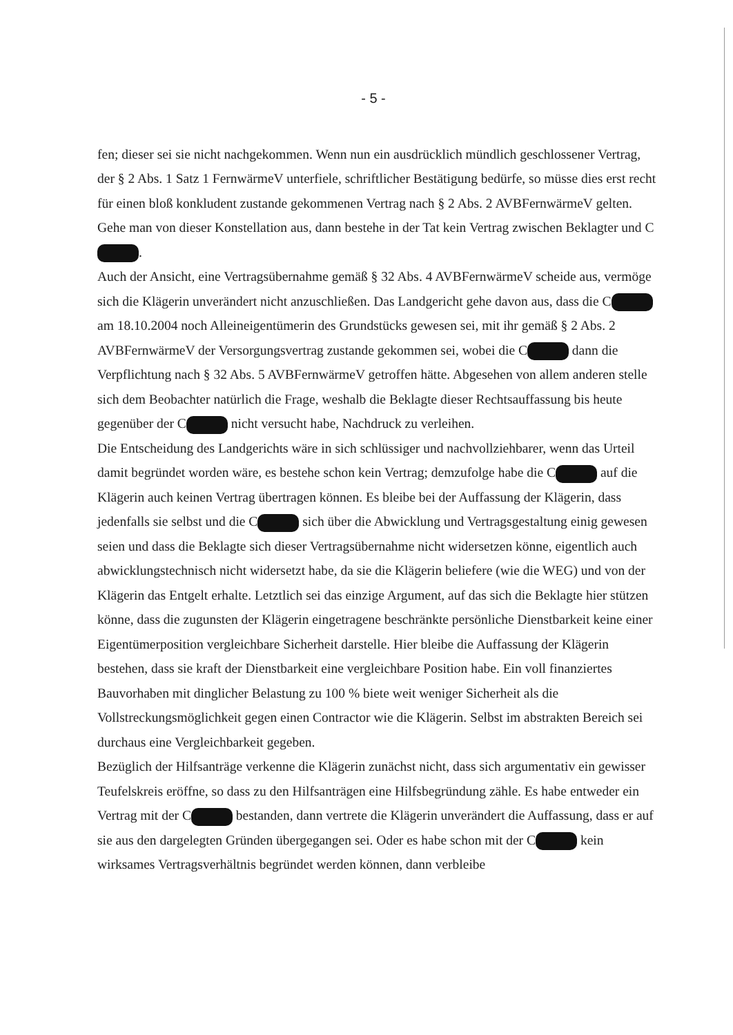- 5 -
fen; dieser sei sie nicht nachgekommen. Wenn nun ein ausdrücklich mündlich geschlossener Vertrag, der § 2 Abs. 1 Satz 1 FernwärmeV unterfiele, schriftlicher Bestätigung bedürfe, so müsse dies erst recht für einen bloß konkludent zustande gekommenen Vertrag nach § 2 Abs. 2 AVBFernwärmeV gelten. Gehe man von dieser Konstellation aus, dann bestehe in der Tat kein Vertrag zwischen Beklagter und C .
Auch der Ansicht, eine Vertragsübernahme gemäß § 32 Abs. 4 AVBFernwärmeV scheide aus, vermöge sich die Klägerin unverändert nicht anzuschließen. Das Landgericht gehe davon aus, dass die C am 18.10.2004 noch Alleineigentümerin des Grundstücks gewesen sei, mit ihr gemäß § 2 Abs. 2 AVBFernwärmeV der Versorgungsvertrag zustande gekommen sei, wobei die C dann die Verpflichtung nach § 32 Abs. 5 AVBFernwärmeV getroffen hätte. Abgesehen von allem anderen stelle sich dem Beobachter natürlich die Frage, weshalb die Beklagte dieser Rechtsauffassung bis heute gegenüber der C nicht versucht habe, Nachdruck zu verleihen.
Die Entscheidung des Landgerichts wäre in sich schlüssiger und nachvollziehbarer, wenn das Urteil damit begründet worden wäre, es bestehe schon kein Vertrag; demzufolge habe die C auf die Klägerin auch keinen Vertrag übertragen können. Es bleibe bei der Auffassung der Klägerin, dass jedenfalls sie selbst und die C sich über die Abwicklung und Vertragsgestaltung einig gewesen seien und dass die Beklagte sich dieser Vertragsübernahme nicht widersetzen könne, eigentlich auch abwicklungstechnisch nicht widersetzt habe, da sie die Klägerin beliefere (wie die WEG) und von der Klägerin das Entgelt erhalte. Letztlich sei das einzige Argument, auf das sich die Beklagte hier stützen könne, dass die zugunsten der Klägerin eingetragene beschränkte persönliche Dienstbarkeit keine einer Eigentümerposition vergleichbare Sicherheit darstelle. Hier bleibe die Auffassung der Klägerin bestehen, dass sie kraft der Dienstbarkeit eine vergleichbare Position habe. Ein voll finanziertes Bauvorhaben mit dinglicher Belastung zu 100 % biete weit weniger Sicherheit als die Vollstreckungsmöglichkeit gegen einen Contractor wie die Klägerin. Selbst im abstrakten Bereich sei durchaus eine Vergleichbarkeit gegeben.
Bezüglich der Hilfsanträge verkenne die Klägerin zunächst nicht, dass sich argumentativ ein gewisser Teufelskreis eröffne, so dass zu den Hilfsanträgen eine Hilfsbegründung zähle. Es habe entweder ein Vertrag mit der C bestanden, dann vertrete die Klägerin unverändert die Auffassung, dass er auf sie aus den dargelegten Gründen übergegangen sei. Oder es habe schon mit der C kein wirksames Vertragsverhältnis begründet werden können, dann verbleibe